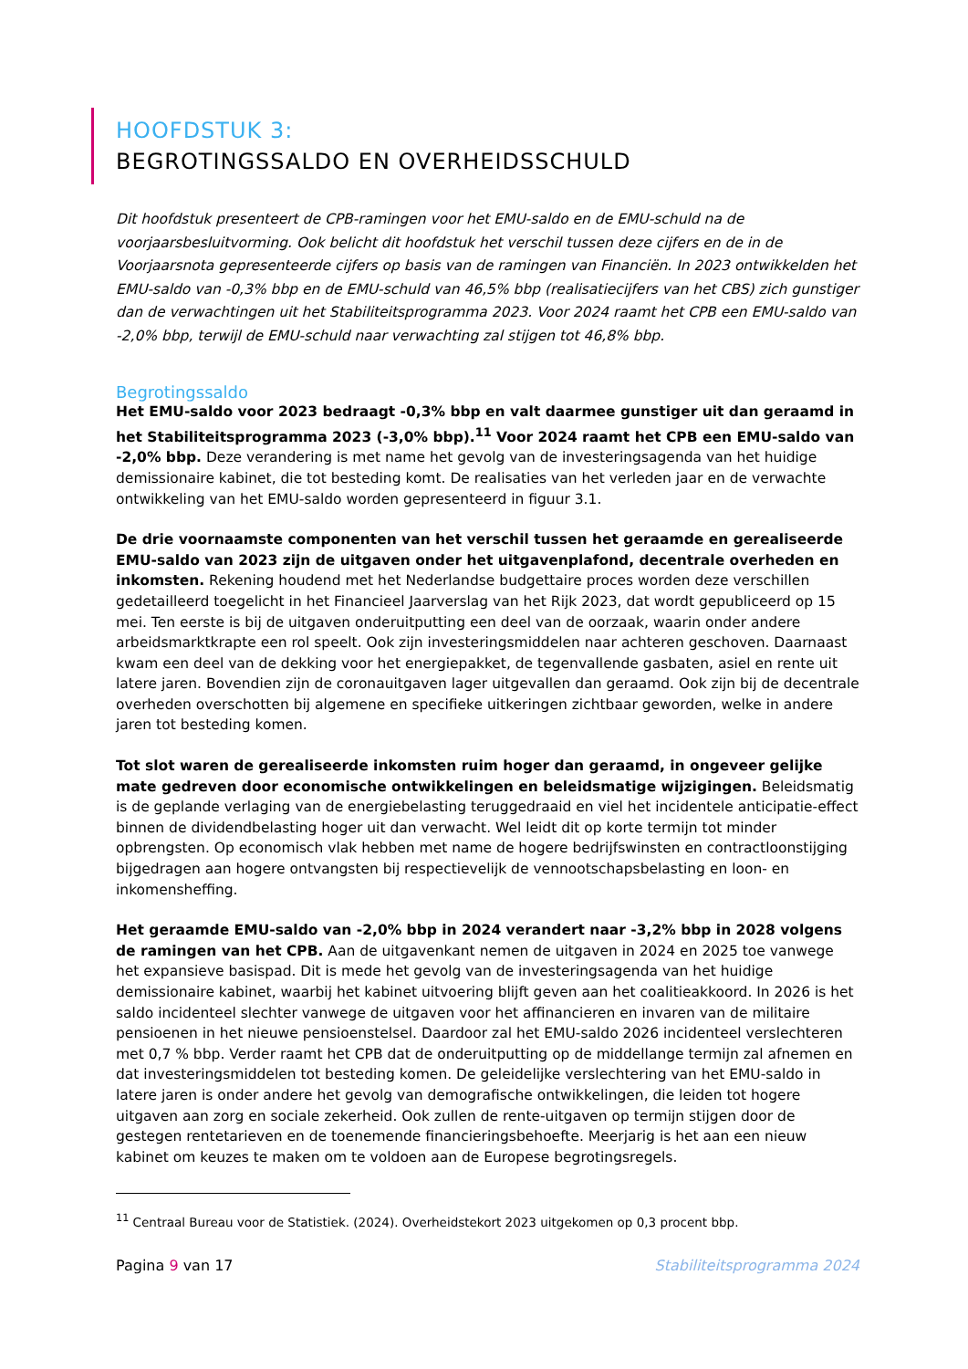HOOFDSTUK 3:
BEGROTINGSSALDO EN OVERHEIDSSCHULD
Dit hoofdstuk presenteert de CPB-ramingen voor het EMU-saldo en de EMU-schuld na de voorjaarsbesluitvorming. Ook belicht dit hoofdstuk het verschil tussen deze cijfers en de in de Voorjaarsnota gepresenteerde cijfers op basis van de ramingen van Financiën. In 2023 ontwikkelden het EMU-saldo van -0,3% bbp en de EMU-schuld van 46,5% bbp (realisatiecijfers van het CBS) zich gunstiger dan de verwachtingen uit het Stabiliteitsprogramma 2023. Voor 2024 raamt het CPB een EMU-saldo van -2,0% bbp, terwijl de EMU-schuld naar verwachting zal stijgen tot 46,8% bbp.
Begrotingssaldo
Het EMU-saldo voor 2023 bedraagt -0,3% bbp en valt daarmee gunstiger uit dan geraamd in het Stabiliteitsprogramma 2023 (-3,0% bbp).<sup>11</sup> Voor 2024 raamt het CPB een EMU-saldo van -2,0% bbp. Deze verandering is met name het gevolg van de investeringsagenda van het huidige demissionaire kabinet, die tot besteding komt. De realisaties van het verleden jaar en de verwachte ontwikkeling van het EMU-saldo worden gepresenteerd in figuur 3.1.
De drie voornaamste componenten van het verschil tussen het geraamde en gerealiseerde EMU-saldo van 2023 zijn de uitgaven onder het uitgavenplafond, decentrale overheden en inkomsten. Rekening houdend met het Nederlandse budgettaire proces worden deze verschillen gedetailleerd toegelicht in het Financieel Jaarverslag van het Rijk 2023, dat wordt gepubliceerd op 15 mei. Ten eerste is bij de uitgaven onderuitputting een deel van de oorzaak, waarin onder andere arbeidsmarktkrapte een rol speelt. Ook zijn investeringsmiddelen naar achteren geschoven. Daarnaast kwam een deel van de dekking voor het energiepakket, de tegenvallende gasbaten, asiel en rente uit latere jaren. Bovendien zijn de coronauitgaven lager uitgevallen dan geraamd. Ook zijn bij de decentrale overheden overschotten bij algemene en specifieke uitkeringen zichtbaar geworden, welke in andere jaren tot besteding komen.
Tot slot waren de gerealiseerde inkomsten ruim hoger dan geraamd, in ongeveer gelijke mate gedreven door economische ontwikkelingen en beleidsmatige wijzigingen. Beleidsmatig is de geplande verlaging van de energiebelasting teruggedraaid en viel het incidentele anticipatie-effect binnen de dividendbelasting hoger uit dan verwacht. Wel leidt dit op korte termijn tot minder opbrengsten. Op economisch vlak hebben met name de hogere bedrijfswinsten en contractloonstijging bijgedragen aan hogere ontvangsten bij respectievelijk de vennootschapsbelasting en loon- en inkomensheffing.
Het geraamde EMU-saldo van -2,0% bbp in 2024 verandert naar -3,2% bbp in 2028 volgens de ramingen van het CPB. Aan de uitgavenkant nemen de uitgaven in 2024 en 2025 toe vanwege het expansieve basispad. Dit is mede het gevolg van de investeringsagenda van het huidige demissionaire kabinet, waarbij het kabinet uitvoering blijft geven aan het coalitieakkoord. In 2026 is het saldo incidenteel slechter vanwege de uitgaven voor het affinancieren en invaren van de militaire pensioenen in het nieuwe pensioenstelsel. Daardoor zal het EMU-saldo 2026 incidenteel verslechteren met 0,7 % bbp. Verder raamt het CPB dat de onderuitputting op de middellange termijn zal afnemen en dat investeringsmiddelen tot besteding komen. De geleidelijke verslechtering van het EMU-saldo in latere jaren is onder andere het gevolg van demografische ontwikkelingen, die leiden tot hogere uitgaven aan zorg en sociale zekerheid. Ook zullen de rente-uitgaven op termijn stijgen door de gestegen rentetarieven en de toenemende financieringsbehoefte. Meerjarig is het aan een nieuw kabinet om keuzes te maken om te voldoen aan de Europese begrotingsregels.
<sup>11</sup> Centraal Bureau voor de Statistiek. (2024). Overheidstekort 2023 uitgekomen op 0,3 procent bbp.
Pagina 9 van 17 Stabiliteitsprogramma 2024